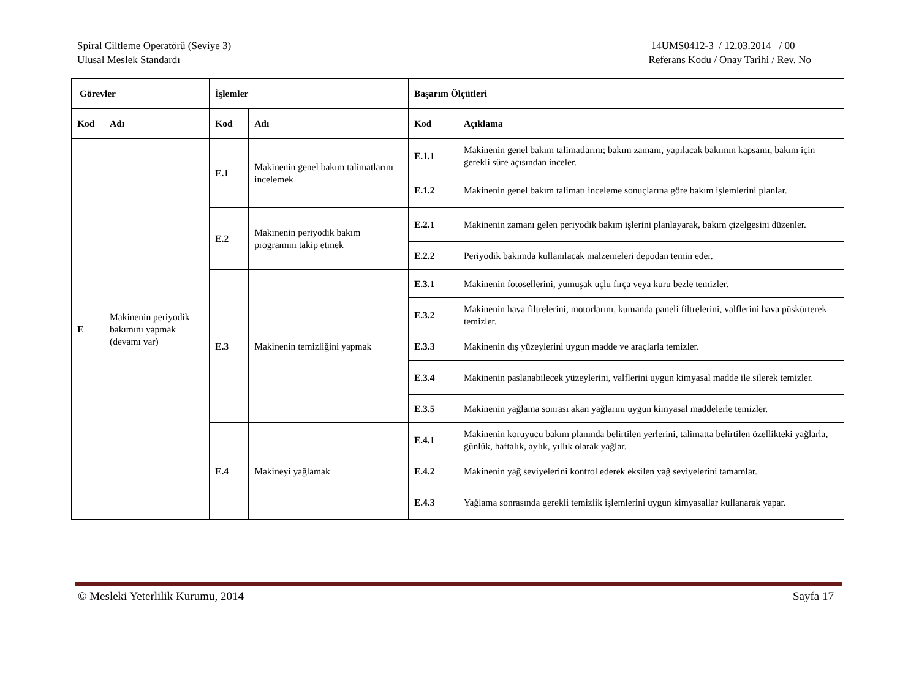Spiral Ciltleme Operatörü (Seviye 3)
Ulusal Meslek Standardı
14UMS0412-3 / 12.03.2014 / 00
Referans Kodu / Onay Tarihi / Rev. No
| Görevler | | İşlemler | | Başarım Ölçütleri | |
| --- | --- | --- | --- | --- | --- |
| Kod | Adı | Kod | Adı | Kod | Açıklama |
| E | Makinenin periyodik bakımını yapmak (devamı var) | E.1 | Makinenin genel bakım talimatlarını incelemek | E.1.1 | Makinenin genel bakım talimatlarını; bakım zamanı, yapılacak bakımın kapsamı, bakım için gerekli süre açısından inceler. |
| | | | | E.1.2 | Makinenin genel bakım talimatı inceleme sonuçlarına göre bakım işlemlerini planlar. |
| | | E.2 | Makinenin periyodik bakım programını takip etmek | E.2.1 | Makinenin zamanı gelen periyodik bakım işlerini planlayarak, bakım çizelgesini düzenler. |
| | | | | E.2.2 | Periyodik bakımda kullanılacak malzemeleri depodan temin eder. |
| | | E.3 | Makinenin temizliğini yapmak | E.3.1 | Makinenin fotosellerini, yumuşak uçlu fırça veya kuru bezle temizler. |
| | | | | E.3.2 | Makinenin hava filtrelerini, motorlarını, kumanda paneli filtrelerini, valflerini hava püskürterek temizler. |
| | | | | E.3.3 | Makinenin dış yüzeylerini uygun madde ve araçlarla temizler. |
| | | | | E.3.4 | Makinenin paslanabilecek yüzeylerini, valflerini uygun kimyasal madde ile silerek temizler. |
| | | | | E.3.5 | Makinenin yağlama sonrası akan yağlarını uygun kimyasal maddelerle temizler. |
| | | E.4 | Makineyi yağlamak | E.4.1 | Makinenin koruyucu bakım planında belirtilen yerlerini, talimatta belirtilen özellikteki yağlarla, günlük, haftalık, aylık, yıllık olarak yağlar. |
| | | | | E.4.2 | Makinenin yağ seviyelerini kontrol ederek eksilen yağ seviyelerini tamamlar. |
| | | | | E.4.3 | Yağlama sonrasında gerekli temizlik işlemlerini uygun kimyasallar kullanarak yapar. |
© Mesleki Yeterlilik Kurumu, 2014 Sayfa 17